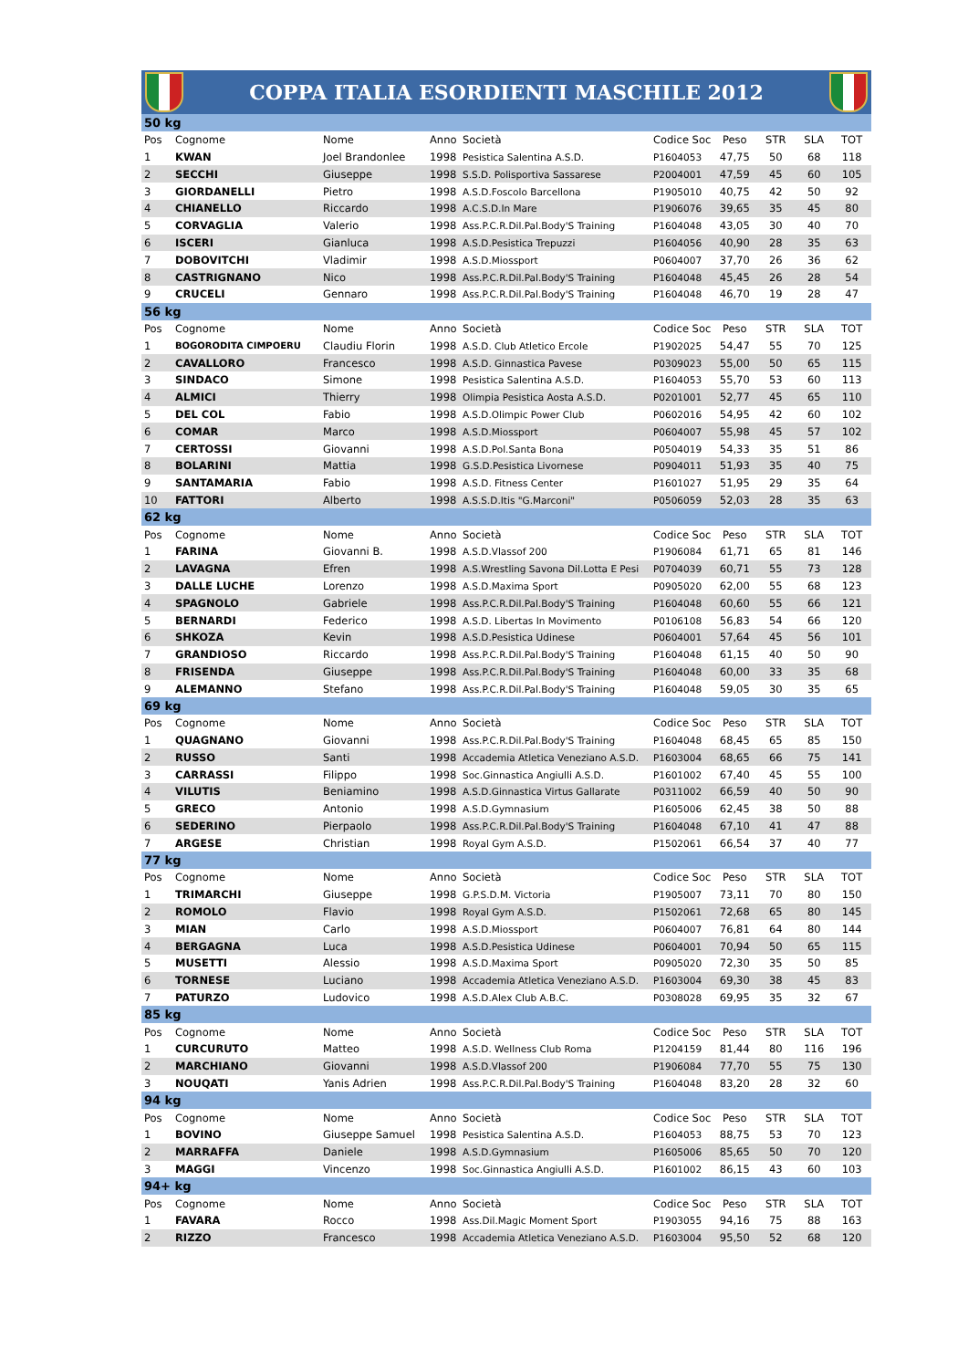COPPA ITALIA ESORDIENTI MASCHILE 2012
| 50 kg | | | | | | | | | |
| Pos | Cognome | Nome | Anno | Società | Codice Soc | Peso | STR | SLA | TOT |
| 1 | KWAN | Joel Brandonlee | 1998 | Pesistica Salentina A.S.D. | P1604053 | 47,75 | 50 | 68 | 118 |
| 2 | SECCHI | Giuseppe | 1998 | S.S.D. Polisportiva Sassarese | P2004001 | 47,59 | 45 | 60 | 105 |
| 3 | GIORDANELLI | Pietro | 1998 | A.S.D.Foscolo Barcellona | P1905010 | 40,75 | 42 | 50 | 92 |
| 4 | CHIANELLO | Riccardo | 1998 | A.C.S.D.In Mare | P1906076 | 39,65 | 35 | 45 | 80 |
| 5 | CORVAGLIA | Valerio | 1998 | Ass.P.C.R.Dil.Pal.Body'S Training | P1604048 | 43,05 | 30 | 40 | 70 |
| 6 | ISCERI | Gianluca | 1998 | A.S.D.Pesistica Trepuzzi | P1604056 | 40,90 | 28 | 35 | 63 |
| 7 | DOBOVITCHI | Vladimir | 1998 | A.S.D.Miossport | P0604007 | 37,70 | 26 | 36 | 62 |
| 8 | CASTRIGNANO | Nico | 1998 | Ass.P.C.R.Dil.Pal.Body'S Training | P1604048 | 45,45 | 26 | 28 | 54 |
| 9 | CRUCELI | Gennaro | 1998 | Ass.P.C.R.Dil.Pal.Body'S Training | P1604048 | 46,70 | 19 | 28 | 47 |
| 56 kg | | | | | | | | | |
| Pos | Cognome | Nome | Anno | Società | Codice Soc | Peso | STR | SLA | TOT |
| 1 | BOGORODITA CIMPOERU | Claudiu Florin | 1998 | A.S.D. Club Atletico Ercole | P1902025 | 54,47 | 55 | 70 | 125 |
| 2 | CAVALLORO | Francesco | 1998 | A.S.D. Ginnastica Pavese | P0309023 | 55,00 | 50 | 65 | 115 |
| 3 | SINDACO | Simone | 1998 | Pesistica Salentina A.S.D. | P1604053 | 55,70 | 53 | 60 | 113 |
| 4 | ALMICI | Thierry | 1998 | Olimpia Pesistica Aosta A.S.D. | P0201001 | 52,77 | 45 | 65 | 110 |
| 5 | DEL COL | Fabio | 1998 | A.S.D.Olimpic Power Club | P0602016 | 54,95 | 42 | 60 | 102 |
| 6 | COMAR | Marco | 1998 | A.S.D.Miossport | P0604007 | 55,98 | 45 | 57 | 102 |
| 7 | CERTOSSI | Giovanni | 1998 | A.S.D.Pol.Santa Bona | P0504019 | 54,33 | 35 | 51 | 86 |
| 8 | BOLARINI | Mattia | 1998 | G.S.D.Pesistica Livornese | P0904011 | 51,93 | 35 | 40 | 75 |
| 9 | SANTAMARIA | Fabio | 1998 | A.S.D. Fitness Center | P1601027 | 51,95 | 29 | 35 | 64 |
| 10 | FATTORI | Alberto | 1998 | A.S.S.D.Itis "G.Marconi" | P0506059 | 52,03 | 28 | 35 | 63 |
| 62 kg | | | | | | | | | |
| Pos | Cognome | Nome | Anno | Società | Codice Soc | Peso | STR | SLA | TOT |
| 1 | FARINA | Giovanni B. | 1998 | A.S.D.Vlassof 200 | P1906084 | 61,71 | 65 | 81 | 146 |
| 2 | LAVAGNA | Efren | 1998 | A.S.Wrestling Savona Dil.Lotta E Pesi | P0704039 | 60,71 | 55 | 73 | 128 |
| 3 | DALLE LUCHE | Lorenzo | 1998 | A.S.D.Maxima Sport | P0905020 | 62,00 | 55 | 68 | 123 |
| 4 | SPAGNOLO | Gabriele | 1998 | Ass.P.C.R.Dil.Pal.Body'S Training | P1604048 | 60,60 | 55 | 66 | 121 |
| 5 | BERNARDI | Federico | 1998 | A.S.D. Libertas In Movimento | P0106108 | 56,83 | 54 | 66 | 120 |
| 6 | SHKOZA | Kevin | 1998 | A.S.D.Pesistica Udinese | P0604001 | 57,64 | 45 | 56 | 101 |
| 7 | GRANDIOSO | Riccardo | 1998 | Ass.P.C.R.Dil.Pal.Body'S Training | P1604048 | 61,15 | 40 | 50 | 90 |
| 8 | FRISENDA | Giuseppe | 1998 | Ass.P.C.R.Dil.Pal.Body'S Training | P1604048 | 60,00 | 33 | 35 | 68 |
| 9 | ALEMANNO | Stefano | 1998 | Ass.P.C.R.Dil.Pal.Body'S Training | P1604048 | 59,05 | 30 | 35 | 65 |
| 69 kg | | | | | | | | | |
| Pos | Cognome | Nome | Anno | Società | Codice Soc | Peso | STR | SLA | TOT |
| 1 | QUAGNANO | Giovanni | 1998 | Ass.P.C.R.Dil.Pal.Body'S Training | P1604048 | 68,45 | 65 | 85 | 150 |
| 2 | RUSSO | Santi | 1998 | Accademia Atletica Veneziano A.S.D. | P1603004 | 68,65 | 66 | 75 | 141 |
| 3 | CARRASSI | Filippo | 1998 | Soc.Ginnastica Angiulli A.S.D. | P1601002 | 67,40 | 45 | 55 | 100 |
| 4 | VILUTIS | Beniamino | 1998 | A.S.D.Ginnastica Virtus Gallarate | P0311002 | 66,59 | 40 | 50 | 90 |
| 5 | GRECO | Antonio | 1998 | A.S.D.Gymnasium | P1605006 | 62,45 | 38 | 50 | 88 |
| 6 | SEDERINO | Pierpaolo | 1998 | Ass.P.C.R.Dil.Pal.Body'S Training | P1604048 | 67,10 | 41 | 47 | 88 |
| 7 | ARGESE | Christian | 1998 | Royal Gym A.S.D. | P1502061 | 66,54 | 37 | 40 | 77 |
| 77 kg | | | | | | | | | |
| Pos | Cognome | Nome | Anno | Società | Codice Soc | Peso | STR | SLA | TOT |
| 1 | TRIMARCHI | Giuseppe | 1998 | G.P.S.D.M. Victoria | P1905007 | 73,11 | 70 | 80 | 150 |
| 2 | ROMOLO | Flavio | 1998 | Royal Gym A.S.D. | P1502061 | 72,68 | 65 | 80 | 145 |
| 3 | MIAN | Carlo | 1998 | A.S.D.Miossport | P0604007 | 76,81 | 64 | 80 | 144 |
| 4 | BERGAGNA | Luca | 1998 | A.S.D.Pesistica Udinese | P0604001 | 70,94 | 50 | 65 | 115 |
| 5 | MUSETTI | Alessio | 1998 | A.S.D.Maxima Sport | P0905020 | 72,30 | 35 | 50 | 85 |
| 6 | TORNESE | Luciano | 1998 | Accademia Atletica Veneziano A.S.D. | P1603004 | 69,30 | 38 | 45 | 83 |
| 7 | PATURZO | Ludovico | 1998 | A.S.D.Alex Club A.B.C. | P0308028 | 69,95 | 35 | 32 | 67 |
| 85 kg | | | | | | | | | |
| Pos | Cognome | Nome | Anno | Società | Codice Soc | Peso | STR | SLA | TOT |
| 1 | CURCURUTO | Matteo | 1998 | A.S.D. Wellness Club Roma | P1204159 | 81,44 | 80 | 116 | 196 |
| 2 | MARCHIANO | Giovanni | 1998 | A.S.D.Vlassof 200 | P1906084 | 77,70 | 55 | 75 | 130 |
| 3 | NOUQATI | Yanis Adrien | 1998 | Ass.P.C.R.Dil.Pal.Body'S Training | P1604048 | 83,20 | 28 | 32 | 60 |
| 94 kg | | | | | | | | | |
| Pos | Cognome | Nome | Anno | Società | Codice Soc | Peso | STR | SLA | TOT |
| 1 | BOVINO | Giuseppe Samuel | 1998 | Pesistica Salentina A.S.D. | P1604053 | 88,75 | 53 | 70 | 123 |
| 2 | MARRAFFA | Daniele | 1998 | A.S.D.Gymnasium | P1605006 | 85,65 | 50 | 70 | 120 |
| 3 | MAGGI | Vincenzo | 1998 | Soc.Ginnastica Angiulli A.S.D. | P1601002 | 86,15 | 43 | 60 | 103 |
| 94+ kg | | | | | | | | | |
| Pos | Cognome | Nome | Anno | Società | Codice Soc | Peso | STR | SLA | TOT |
| 1 | FAVARA | Rocco | 1998 | Ass.Dil.Magic Moment Sport | P1903055 | 94,16 | 75 | 88 | 163 |
| 2 | RIZZO | Francesco | 1998 | Accademia Atletica Veneziano A.S.D. | P1603004 | 95,50 | 52 | 68 | 120 |